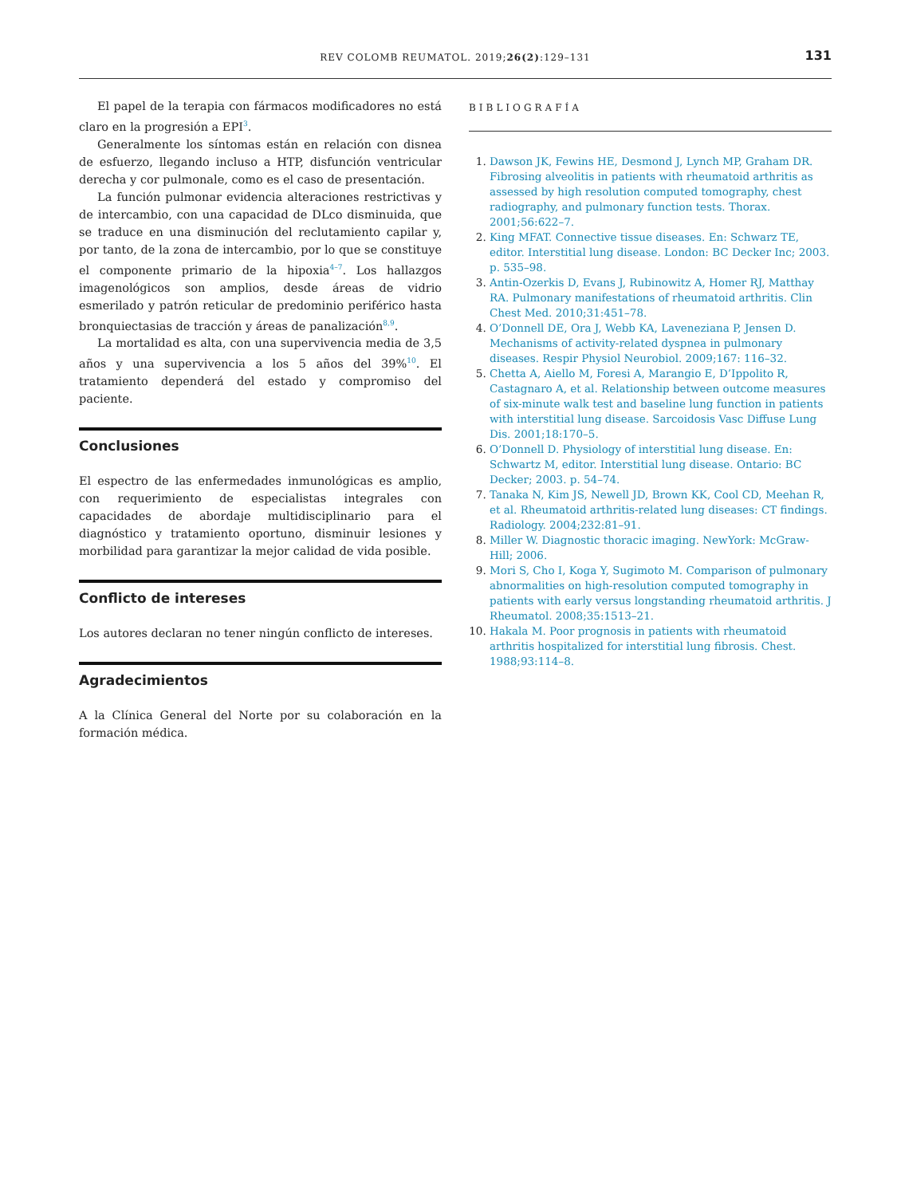REV COLOMB REUMATOL. 2019;26(2):129–131
131
El papel de la terapia con fármacos modificadores no está claro en la progresión a EPI<sup>3</sup>.
Generalmente los síntomas están en relación con disnea de esfuerzo, llegando incluso a HTP, disfunción ventricular derecha y cor pulmonale, como es el caso de presentación.
La función pulmonar evidencia alteraciones restrictivas y de intercambio, con una capacidad de DLco disminuida, que se traduce en una disminución del reclutamiento capilar y, por tanto, de la zona de intercambio, por lo que se constituye el componente primario de la hipoxia<sup>4–7</sup>. Los hallazgos imagenológicos son amplios, desde áreas de vidrio esmerilado y patrón reticular de predominio periférico hasta bronquiectasias de tracción y áreas de panalización<sup>8,9</sup>.
La mortalidad es alta, con una supervivencia media de 3,5 años y una supervivencia a los 5 años del 39%<sup>10</sup>. El tratamiento dependerá del estado y compromiso del paciente.
Conclusiones
El espectro de las enfermedades inmunológicas es amplio, con requerimiento de especialistas integrales con capacidades de abordaje multidisciplinario para el diagnóstico y tratamiento oportuno, disminuir lesiones y morbilidad para garantizar la mejor calidad de vida posible.
Conflicto de intereses
Los autores declaran no tener ningún conflicto de intereses.
Agradecimientos
A la Clínica General del Norte por su colaboración en la formación médica.
BIBLIOGRAFÍA
Dawson JK, Fewins HE, Desmond J, Lynch MP, Graham DR. Fibrosing alveolitis in patients with rheumatoid arthritis as assessed by high resolution computed tomography, chest radiography, and pulmonary function tests. Thorax. 2001;56:622–7.
King MFAT. Connective tissue diseases. En: Schwarz TE, editor. Interstitial lung disease. London: BC Decker Inc; 2003. p. 535–98.
Antin-Ozerkis D, Evans J, Rubinowitz A, Homer RJ, Matthay RA. Pulmonary manifestations of rheumatoid arthritis. Clin Chest Med. 2010;31:451–78.
O’Donnell DE, Ora J, Webb KA, Laveneziana P, Jensen D. Mechanisms of activity-related dyspnea in pulmonary diseases. Respir Physiol Neurobiol. 2009;167: 116–32.
Chetta A, Aiello M, Foresi A, Marangio E, D’Ippolito R, Castagnaro A, et al. Relationship between outcome measures of six-minute walk test and baseline lung function in patients with interstitial lung disease. Sarcoidosis Vasc Diffuse Lung Dis. 2001;18:170–5.
O’Donnell D. Physiology of interstitial lung disease. En: Schwartz M, editor. Interstitial lung disease. Ontario: BC Decker; 2003. p. 54–74.
Tanaka N, Kim JS, Newell JD, Brown KK, Cool CD, Meehan R, et al. Rheumatoid arthritis-related lung diseases: CT findings. Radiology. 2004;232:81–91.
Miller W. Diagnostic thoracic imaging. NewYork: McGraw-Hill; 2006.
Mori S, Cho I, Koga Y, Sugimoto M. Comparison of pulmonary abnormalities on high-resolution computed tomography in patients with early versus longstanding rheumatoid arthritis. J Rheumatol. 2008;35:1513–21.
Hakala M. Poor prognosis in patients with rheumatoid arthritis hospitalized for interstitial lung fibrosis. Chest. 1988;93:114–8.